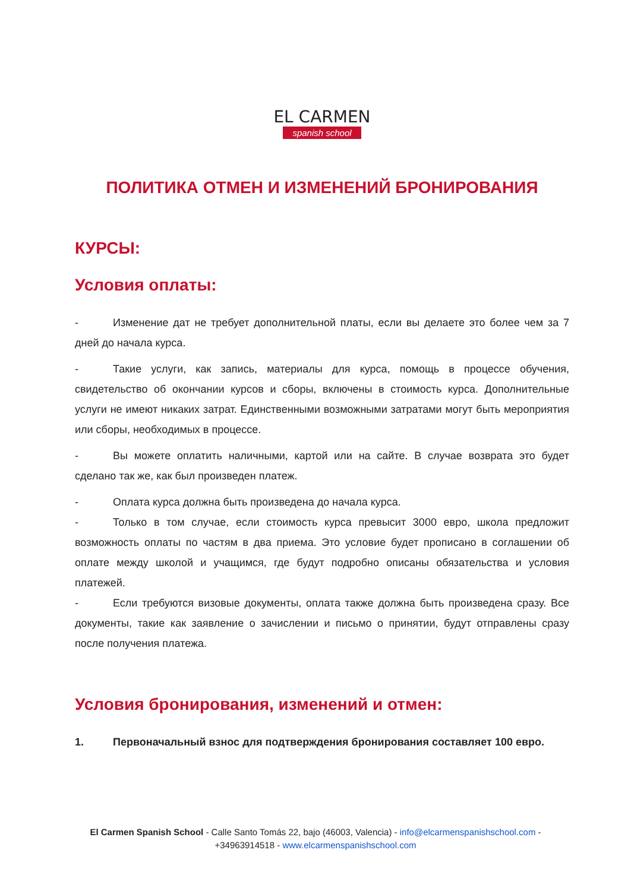EL CARMEN
spanish school
ПОЛИТИКА ОТМЕН И ИЗМЕНЕНИЙ БРОНИРОВАНИЯ
КУРСЫ:
Условия оплаты:
- Изменение дат не требует дополнительной платы, если вы делаете это более чем за 7 дней до начала курса.
- Такие услуги, как запись, материалы для курса, помощь в процессе обучения, свидетельство об окончании курсов и сборы, включены в стоимость курса. Дополнительные услуги не имеют никаких затрат. Единственными возможными затратами могут быть мероприятия или сборы, необходимых в процессе.
- Вы можете оплатить наличными, картой или на сайте. В случае возврата это будет сделано так же, как был произведен платеж.
- Оплата курса должна быть произведена до начала курса.
- Только в том случае, если стоимость курса превысит 3000 евро, школа предложит возможность оплаты по частям в два приема. Это условие будет прописано в соглашении об оплате между школой и учащимся, где будут подробно описаны обязательства и условия платежей.
- Если требуются визовые документы, оплата также должна быть произведена сразу. Все документы, такие как заявление о зачислении и письмо о принятии, будут отправлены сразу после получения платежа.
Условия бронирования, изменений и отмен:
1. Первоначальный взнос для подтверждения бронирования составляет 100 евро.
El Carmen Spanish School - Calle Santo Tomás 22, bajo (46003, Valencia) - info@elcarmenspanishschool.com -
+34963914518 - www.elcarmenspanishschool.com